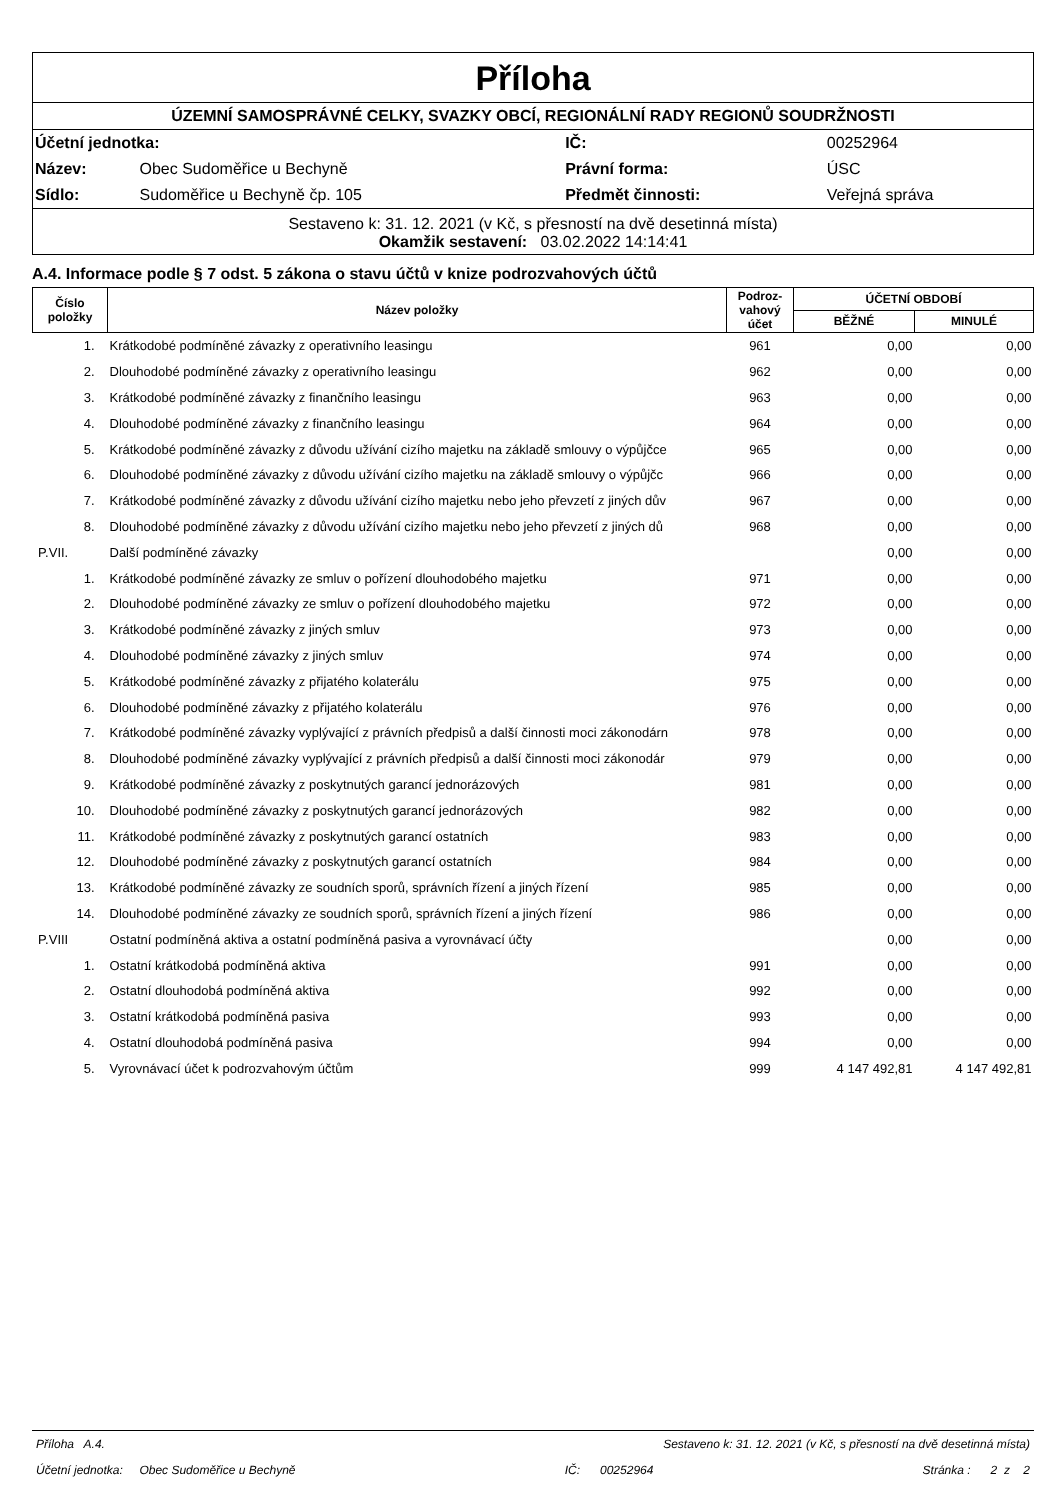Příloha
ÚZEMNÍ SAMOSPRÁVNÉ CELKY, SVAZKY OBCÍ, REGIONÁLNÍ RADY REGIONŮ SOUDRŽNOSTI
| Účetní jednotka: | | IČ: | 00252964 |
| Název: | Obec Sudoměřice u Bechyně | Právní forma: | ÚSC |
| Sídlo: | Sudoměřice u Bechyně čp. 105 | Předmět činnosti: | Veřejná správa |
Sestaveno k: 31. 12. 2021 (v Kč, s přesností na dvě desetinná místa)
Okamžik sestavení: 03.02.2022 14:14:41
A.4. Informace podle § 7 odst. 5 zákona o stavu účtů v knize podrozvahových účtů
| Číslo položky | Název položky | Podroz-vahový účet | ÚČETNÍ OBDOBÍ | |
| --- | --- | --- | --- | --- |
| | | | BĚŽNÉ | MINULÉ |
| 1. | Krátkodobé podmíněné závazky z operativního leasingu | 961 | 0,00 | 0,00 |
| 2. | Dlouhodobé podmíněné závazky z operativního leasingu | 962 | 0,00 | 0,00 |
| 3. | Krátkodobé podmíněné závazky z finančního leasingu | 963 | 0,00 | 0,00 |
| 4. | Dlouhodobé podmíněné závazky z finančního leasingu | 964 | 0,00 | 0,00 |
| 5. | Krátkodobé podmíněné závazky z důvodu užívání cizího majetku na základě smlouvy o výpůjčce | 965 | 0,00 | 0,00 |
| 6. | Dlouhodobé podmíněné závazky z důvodu užívání cizího majetku na základě smlouvy o výpůjčc | 966 | 0,00 | 0,00 |
| 7. | Krátkodobé podmíněné závazky z důvodu užívání cizího majetku nebo jeho převzetí z jiných dův | 967 | 0,00 | 0,00 |
| 8. | Dlouhodobé podmíněné závazky z důvodu užívání cizího majetku nebo jeho převzetí z jiných dů | 968 | 0,00 | 0,00 |
| P.VII. | Další podmíněné závazky | | 0,00 | 0,00 |
| 1. | Krátkodobé podmíněné závazky ze smluv o pořízení dlouhodobého majetku | 971 | 0,00 | 0,00 |
| 2. | Dlouhodobé podmíněné závazky ze smluv o pořízení dlouhodobého majetku | 972 | 0,00 | 0,00 |
| 3. | Krátkodobé podmíněné závazky z jiných smluv | 973 | 0,00 | 0,00 |
| 4. | Dlouhodobé podmíněné závazky z jiných smluv | 974 | 0,00 | 0,00 |
| 5. | Krátkodobé podmíněné závazky z přijatého kolaterálu | 975 | 0,00 | 0,00 |
| 6. | Dlouhodobé podmíněné závazky z přijatého kolaterálu | 976 | 0,00 | 0,00 |
| 7. | Krátkodobé podmíněné závazky vyplývající z právních předpisů a další činnosti moci zákonodárn | 978 | 0,00 | 0,00 |
| 8. | Dlouhodobé podmíněné závazky vyplývající z právních předpisů a další činnosti moci zákonodár | 979 | 0,00 | 0,00 |
| 9. | Krátkodobé podmíněné závazky z poskytnutých garancí jednorázových | 981 | 0,00 | 0,00 |
| 10. | Dlouhodobé podmíněné závazky z poskytnutých garancí jednorázových | 982 | 0,00 | 0,00 |
| 11. | Krátkodobé podmíněné závazky z poskytnutých garancí ostatních | 983 | 0,00 | 0,00 |
| 12. | Dlouhodobé podmíněné závazky z poskytnutých garancí ostatních | 984 | 0,00 | 0,00 |
| 13. | Krátkodobé podmíněné závazky ze soudních sporů, správních řízení a jiných řízení | 985 | 0,00 | 0,00 |
| 14. | Dlouhodobé podmíněné závazky ze soudních sporů, správních řízení a jiných řízení | 986 | 0,00 | 0,00 |
| P.VIII | Ostatní podmíněná aktiva a ostatní podmíněná pasiva a vyrovnávací účty | | 0,00 | 0,00 |
| 1. | Ostatní krátkodobá podmíněná aktiva | 991 | 0,00 | 0,00 |
| 2. | Ostatní dlouhodobá podmíněná aktiva | 992 | 0,00 | 0,00 |
| 3. | Ostatní krátkodobá podmíněná pasiva | 993 | 0,00 | 0,00 |
| 4. | Ostatní dlouhodobá podmíněná pasiva | 994 | 0,00 | 0,00 |
| 5. | Vyrovnávací účet k podrozvahovým účtům | 999 | 4 147 492,81 | 4 147 492,81 |
Příloha A.4. Sestaveno k: 31. 12. 2021 (v Kč, s přesností na dvě desetinná místa)
Účetní jednotka: Obec Sudoměřice u Bechyně IČ: 00252964 Stránka : 2 z 2